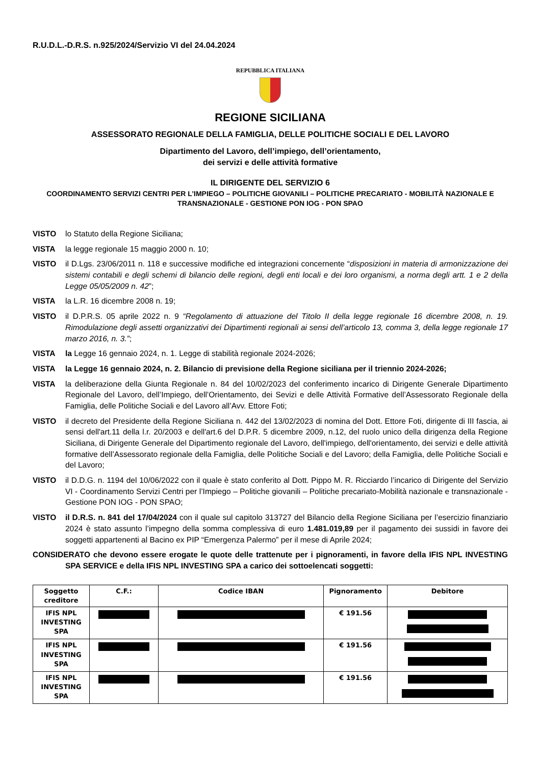R.U.D.L.-D.R.S. n.925/2024/Servizio VI del 24.04.2024
REPUBBLICA ITALIANA
REGIONE SICILIANA
ASSESSORATO REGIONALE DELLA FAMIGLIA, DELLE POLITICHE SOCIALI E DEL LAVORO
Dipartimento del Lavoro, dell’impiego, dell’orientamento,
dei servizi e delle attività formative
IL DIRIGENTE DEL SERVIZIO 6
COORDINAMENTO SERVIZI CENTRI PER L’IMPIEGO – POLITICHE GIOVANILI – POLITICHE PRECARIATO - MOBILITÀ NAZIONALE E TRANSNAZIONALE - GESTIONE PON IOG - PON SPAO
VISTO lo Statuto della Regione Siciliana;
VISTA la legge regionale 15 maggio 2000 n. 10;
VISTO il D.Lgs. 23/06/2011 n. 118 e successive modifiche ed integrazioni concernente “disposizioni in materia di armonizzazione dei sistemi contabili e degli schemi di bilancio delle regioni, degli enti locali e dei loro organismi, a norma degli artt. 1 e 2 della Legge 05/05/2009 n. 42”;
VISTA la L.R. 16 dicembre 2008 n. 19;
VISTO il D.P.R.S. 05 aprile 2022 n. 9 “Regolamento di attuazione del Titolo II della legge regionale 16 dicembre 2008, n. 19. Rimodulazione degli assetti organizzativi dei Dipartimenti regionali ai sensi dell’articolo 13, comma 3, della legge regionale 17 marzo 2016, n. 3.”;
VISTA la Legge 16 gennaio 2024, n. 1. Legge di stabilità regionale 2024-2026;
VISTA la Legge 16 gennaio 2024, n. 2. Bilancio di previsione della Regione siciliana per il triennio 2024-2026;
VISTA la deliberazione della Giunta Regionale n. 84 del 10/02/2023 del conferimento incarico di Dirigente Generale Dipartimento Regionale del Lavoro, dell’Impiego, dell’Orientamento, dei Sevizi e delle Attività Formative dell’Assessorato Regionale della Famiglia, delle Politiche Sociali e del Lavoro all’Avv. Ettore Foti;
VISTO il decreto del Presidente della Regione Siciliana n. 442 del 13/02/2023 di nomina del Dott. Ettore Foti, dirigente di III fascia, ai sensi dell'art.11 della l.r. 20/2003 e dell'art.6 del D.P.R. 5 dicembre 2009, n.12, del ruolo unico della dirigenza della Regione Siciliana, di Dirigente Generale del Dipartimento regionale del Lavoro, dell'impiego, dell'orientamento, dei servizi e delle attività formative dell’Assessorato regionale della Famiglia, delle Politiche Sociali e del Lavoro; della Famiglia, delle Politiche Sociali e del Lavoro;
VISTO il D.D.G. n. 1194 del 10/06/2022 con il quale è stato conferito al Dott. Pippo M. R. Ricciardo l’incarico di Dirigente del Servizio VI - Coordinamento Servizi Centri per l’Impiego – Politiche giovanili – Politiche precariato-Mobilità nazionale e transnazionale - Gestione PON IOG - PON SPAO;
VISTO il D.R.S. n. 841 del 17/04/2024 con il quale sul capitolo 313727 del Bilancio della Regione Siciliana per l’esercizio finanziario 2024 è stato assunto l’impegno della somma complessiva di euro 1.481.019,89 per il pagamento dei sussidi in favore dei soggetti appartenenti al Bacino ex PIP “Emergenza Palermo” per il mese di Aprile 2024;
CONSIDERATO che devono essere erogate le quote delle trattenute per i pignoramenti, in favore della IFIS NPL INVESTING SPA SERVICE e della IFIS NPL INVESTING SPA a carico dei sottoelencati soggetti:
| Soggetto creditore | C.F.: | Codice IBAN | Pignoramento | Debitore |
| --- | --- | --- | --- | --- |
| IFIS NPL INVESTING SPA | | | € 191.56 | |
| IFIS NPL INVESTING SPA | | | € 191.56 | |
| IFIS NPL INVESTING SPA | | | € 191.56 | |